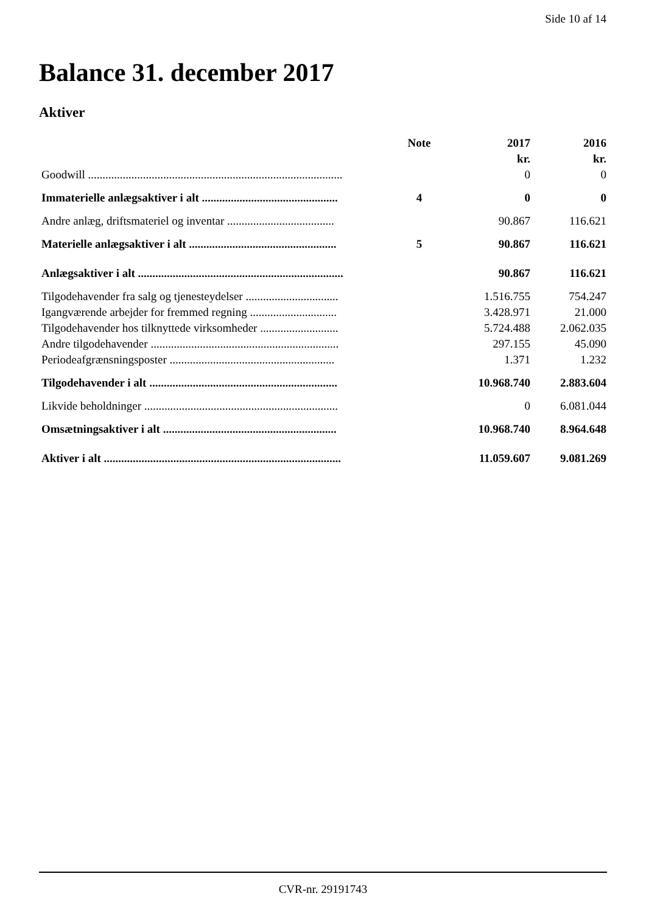Side 10 af 14
Balance 31. december 2017
Aktiver
| | Note | 2017 | 2016 |
| --- | --- | --- | --- |
| | | kr. | kr. |
| Goodwill ........................................................................................ | | 0 | 0 |
| Immaterielle anlægsaktiver i alt ............................................... | 4 | 0 | 0 |
| Andre anlæg, driftsmateriel og inventar ..................................... | | 90.867 | 116.621 |
| Materielle anlægsaktiver i alt ................................................... | 5 | 90.867 | 116.621 |
| Anlægsaktiver i alt ....................................................................... | | 90.867 | 116.621 |
| Tilgodehavender fra salg og tjenesteydelser ................................ | | 1.516.755 | 754.247 |
| Igangværende arbejder for fremmed regning .............................. | | 3.428.971 | 21.000 |
| Tilgodehavender hos tilknyttede virksomheder ........................... | | 5.724.488 | 2.062.035 |
| Andre tilgodehavender ................................................................. | | 297.155 | 45.090 |
| Periodeafgrænsningsposter ......................................................... | | 1.371 | 1.232 |
| Tilgodehavender i alt ................................................................. | | 10.968.740 | 2.883.604 |
| Likvide beholdninger ................................................................... | | 0 | 6.081.044 |
| Omsætningsaktiver i alt ............................................................ | | 10.968.740 | 8.964.648 |
| Aktiver i alt .................................................................................. | | 11.059.607 | 9.081.269 |
CVR-nr. 29191743